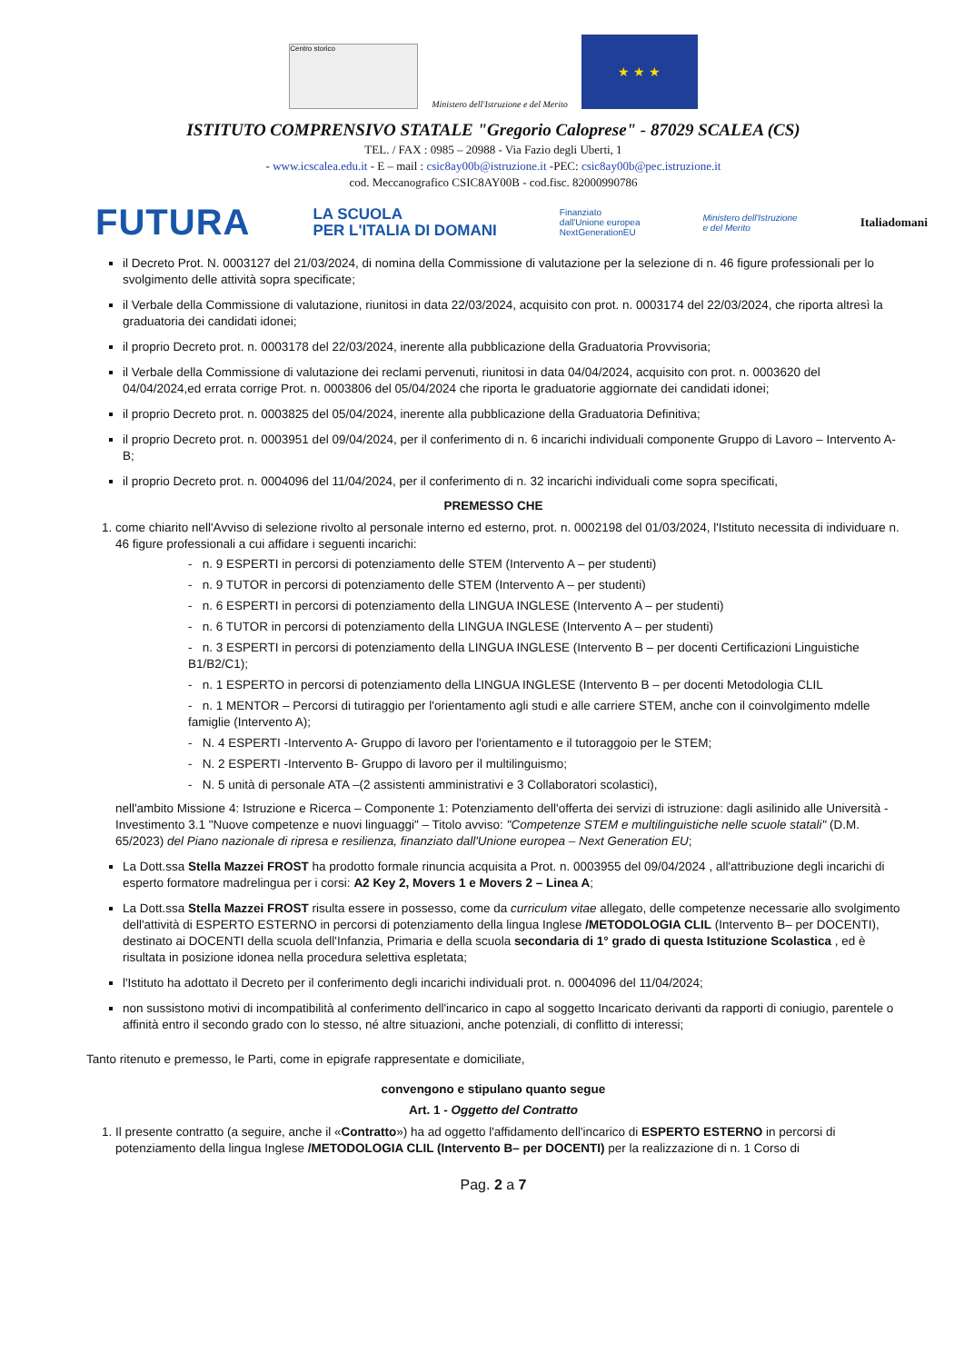Centro storico
Ministero dell'Istruzione e del Merito
★ ★ ★
ISTITUTO COMPRENSIVO STATALE "Gregorio Caloprese" - 87029 SCALEA (CS)
TEL. / FAX : 0985 – 20988 - Via Fazio degli Uberti, 1
- www.icscalea.edu.it - E – mail : csic8ay00b@istruzione.it -PEC: csic8ay00b@pec.istruzione.it
cod. Meccanografico CSIC8AY00B - cod.fisc. 82000990786
FUTURA LA SCUOLA
PER L'ITALIA DI DOMANI Finanziato
dall'Unione europea
NextGenerationEU Ministero dell'Istruzione
e del Merito Italiadomani
il Decreto Prot. N. 0003127 del 21/03/2024, di nomina della Commissione di valutazione per la selezione di n. 46 figure professionali per lo svolgimento delle attività sopra specificate;
il Verbale della Commissione di valutazione, riunitosi in data 22/03/2024, acquisito con prot. n. 0003174 del 22/03/2024, che riporta altresì la graduatoria dei candidati idonei;
il proprio Decreto prot. n. 0003178 del 22/03/2024, inerente alla pubblicazione della Graduatoria Provvisoria;
il Verbale della Commissione di valutazione dei reclami pervenuti, riunitosi in data 04/04/2024, acquisito con prot. n. 0003620 del 04/04/2024,ed errata corrige Prot. n. 0003806 del 05/04/2024 che riporta le graduatorie aggiornate dei candidati idonei;
il proprio Decreto prot. n. 0003825 del 05/04/2024, inerente alla pubblicazione della Graduatoria Definitiva;
il proprio Decreto prot. n. 0003951 del 09/04/2024, per il conferimento di n. 6 incarichi individuali componente Gruppo di Lavoro – Intervento A-B;
il proprio Decreto prot. n. 0004096 del 11/04/2024, per il conferimento di n. 32 incarichi individuali come sopra specificati,
PREMESSO CHE
1. come chiarito nell'Avviso di selezione rivolto al personale interno ed esterno, prot. n. 0002198 del 01/03/2024, l'Istituto necessita di individuare n. 46 figure professionali a cui affidare i seguenti incarichi:
- n. 9 ESPERTI in percorsi di potenziamento delle STEM (Intervento A – per studenti)
- n. 9 TUTOR in percorsi di potenziamento delle STEM (Intervento A – per studenti)
- n. 6 ESPERTI in percorsi di potenziamento della LINGUA INGLESE (Intervento A – per studenti)
- n. 6 TUTOR in percorsi di potenziamento della LINGUA INGLESE (Intervento A – per studenti)
- n. 3 ESPERTI in percorsi di potenziamento della LINGUA INGLESE (Intervento B – per docenti Certificazioni Linguistiche B1/B2/C1);
- n. 1 ESPERTO in percorsi di potenziamento della LINGUA INGLESE (Intervento B – per docenti Metodologia CLIL
- n. 1 MENTOR – Percorsi di tutiraggio per l'orientamento agli studi e alle carriere STEM, anche con il coinvolgimento mdelle famiglie (Intervento A);
- N. 4 ESPERTI -Intervento A- Gruppo di lavoro per l'orientamento e il tutoraggoio per le STEM;
- N. 2 ESPERTI -Intervento B- Gruppo di lavoro per il multilinguismo;
- N. 5 unità di personale ATA –(2 assistenti amministrativi e 3 Collaboratori scolastici),
nell'ambito Missione 4: Istruzione e Ricerca – Componente 1: Potenziamento dell'offerta dei servizi di istruzione: dagli asilinido alle Università - Investimento 3.1 "Nuove competenze e nuovi linguaggi" – Titolo avviso: "Competenze STEM e multilinguistiche nelle scuole statali" (D.M. 65/2023) del Piano nazionale di ripresa e resilienza, finanziato dall'Unione europea – Next Generation EU;
La Dott.ssa Stella Mazzei FROST ha prodotto formale rinuncia acquisita a Prot. n. 0003955 del 09/04/2024 , all'attribuzione degli incarichi di esperto formatore madrelingua per i corsi: A2 Key 2, Movers 1 e Movers 2 – Linea A;
La Dott.ssa Stella Mazzei FROST risulta essere in possesso, come da curriculum vitae allegato, delle competenze necessarie allo svolgimento dell'attività di ESPERTO ESTERNO in percorsi di potenziamento della lingua Inglese /METODOLOGIA CLIL (Intervento B– per DOCENTI), destinato ai DOCENTI della scuola dell'Infanzia, Primaria e della scuola secondaria di 1° grado di questa Istituzione Scolastica , ed è risultata in posizione idonea nella procedura selettiva espletata;
l'Istituto ha adottato il Decreto per il conferimento degli incarichi individuali prot. n. 0004096 del 11/04/2024;
non sussistono motivi di incompatibilità al conferimento dell'incarico in capo al soggetto Incaricato derivanti da rapporti di coniugio, parentele o affinità entro il secondo grado con lo stesso, né altre situazioni, anche potenziali, di conflitto di interessi;
Tanto ritenuto e premesso, le Parti, come in epigrafe rappresentate e domiciliate,
convengono e stipulano quanto segue
Art. 1 - Oggetto del Contratto
1. Il presente contratto (a seguire, anche il «Contratto») ha ad oggetto l'affidamento dell'incarico di ESPERTO ESTERNO in percorsi di potenziamento della lingua Inglese /METODOLOGIA CLIL (Intervento B– per DOCENTI) per la realizzazione di n. 1 Corso di
Pag. 2 a 7